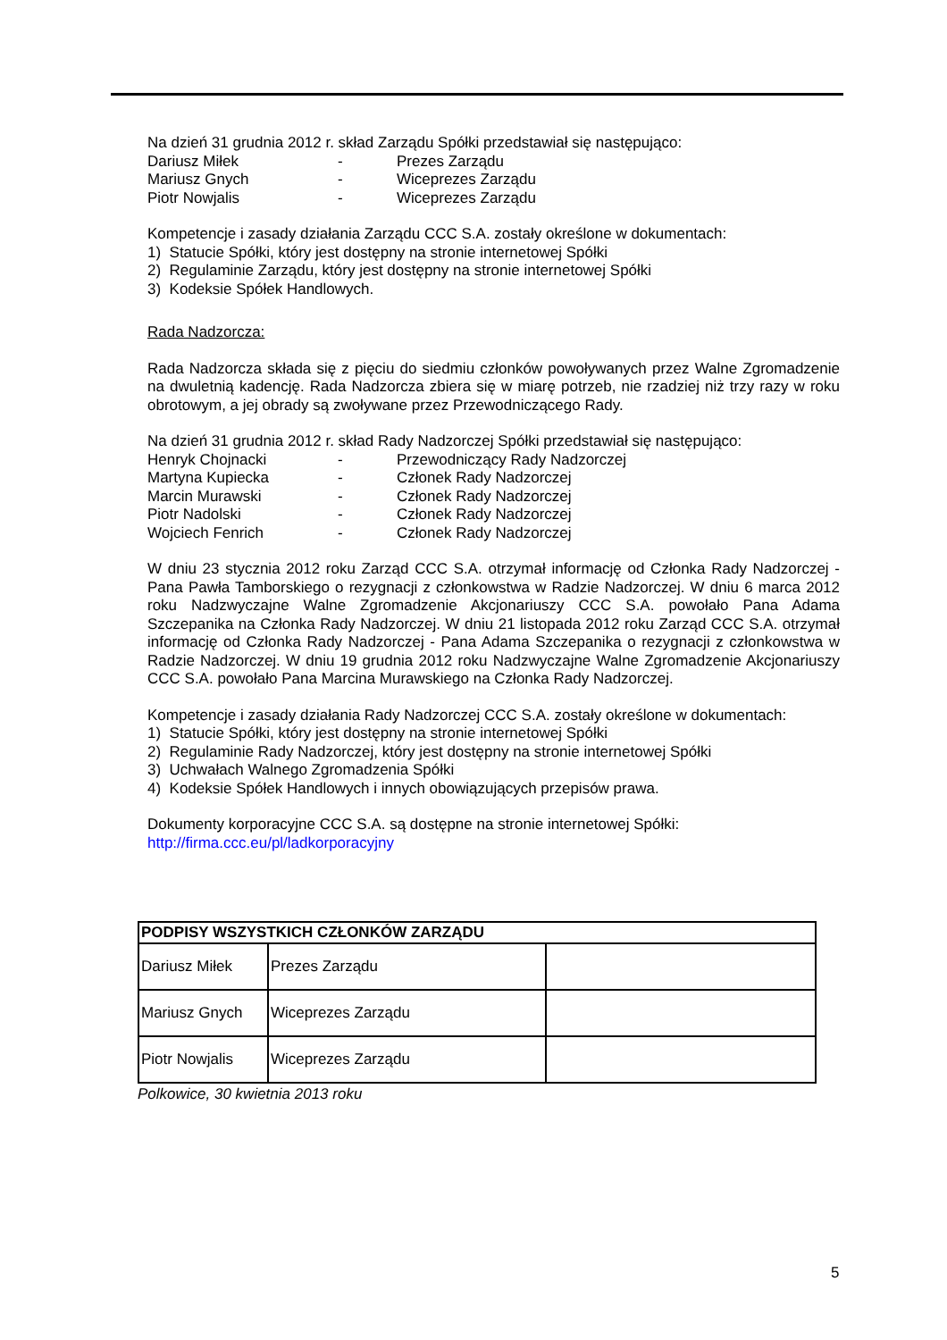Na dzień 31 grudnia 2012 r. skład Zarządu Spółki przedstawiał się następująco:
Dariusz Miłek - Prezes Zarządu
Mariusz Gnych - Wiceprezes Zarządu
Piotr Nowjalis - Wiceprezes Zarządu
Kompetencje i zasady działania Zarządu CCC S.A. zostały określone w dokumentach:
1) Statucie Spółki, który jest dostępny na stronie internetowej Spółki
2) Regulaminie Zarządu, który jest dostępny na stronie internetowej Spółki
3) Kodeksie Spółek Handlowych.
Rada Nadzorcza:
Rada Nadzorcza składa się z pięciu do siedmiu członków powoływanych przez Walne Zgromadzenie na dwuletnią kadencję. Rada Nadzorcza zbiera się w miarę potrzeb, nie rzadziej niż trzy razy w roku obrotowym, a jej obrady są zwoływane przez Przewodniczącego Rady.
Na dzień 31 grudnia 2012 r. skład Rady Nadzorczej Spółki przedstawiał się następująco:
Henryk Chojnacki - Przewodniczący Rady Nadzorczej
Martyna Kupiecka - Członek Rady Nadzorczej
Marcin Murawski - Członek Rady Nadzorczej
Piotr Nadolski - Członek Rady Nadzorczej
Wojciech Fenrich - Członek Rady Nadzorczej
W dniu 23 stycznia 2012 roku Zarząd CCC S.A. otrzymał informację od Członka Rady Nadzorczej - Pana Pawła Tamborskiego o rezygnacji z członkowstwa w Radzie Nadzorczej. W dniu 6 marca 2012 roku Nadzwyczajne Walne Zgromadzenie Akcjonariuszy CCC S.A. powołało Pana Adama Szczepanika na Członka Rady Nadzorczej. W dniu 21 listopada 2012 roku Zarząd CCC S.A. otrzymał informację od Członka Rady Nadzorczej - Pana Adama Szczepanika o rezygnacji z członkowstwa w Radzie Nadzorczej. W dniu 19 grudnia 2012 roku Nadzwyczajne Walne Zgromadzenie Akcjonariuszy CCC S.A. powołało Pana Marcina Murawskiego na Członka Rady Nadzorczej.
Kompetencje i zasady działania Rady Nadzorczej CCC S.A. zostały określone w dokumentach:
1) Statucie Spółki, który jest dostępny na stronie internetowej Spółki
2) Regulaminie Rady Nadzorczej, który jest dostępny na stronie internetowej Spółki
3) Uchwałach Walnego Zgromadzenia Spółki
4) Kodeksie Spółek Handlowych i innych obowiązujących przepisów prawa.
Dokumenty korporacyjne CCC S.A. są dostępne na stronie internetowej Spółki:
http://firma.ccc.eu/pl/ladkorporacyjny
| PODPISY WSZYSTKICH CZŁONKÓW ZARZĄDU | | |
| --- | --- | --- |
| Dariusz Miłek | Prezes Zarządu | |
| Mariusz Gnych | Wiceprezes Zarządu | |
| Piotr Nowjalis | Wiceprezes Zarządu | |
Polkowice, 30 kwietnia 2013 roku
5